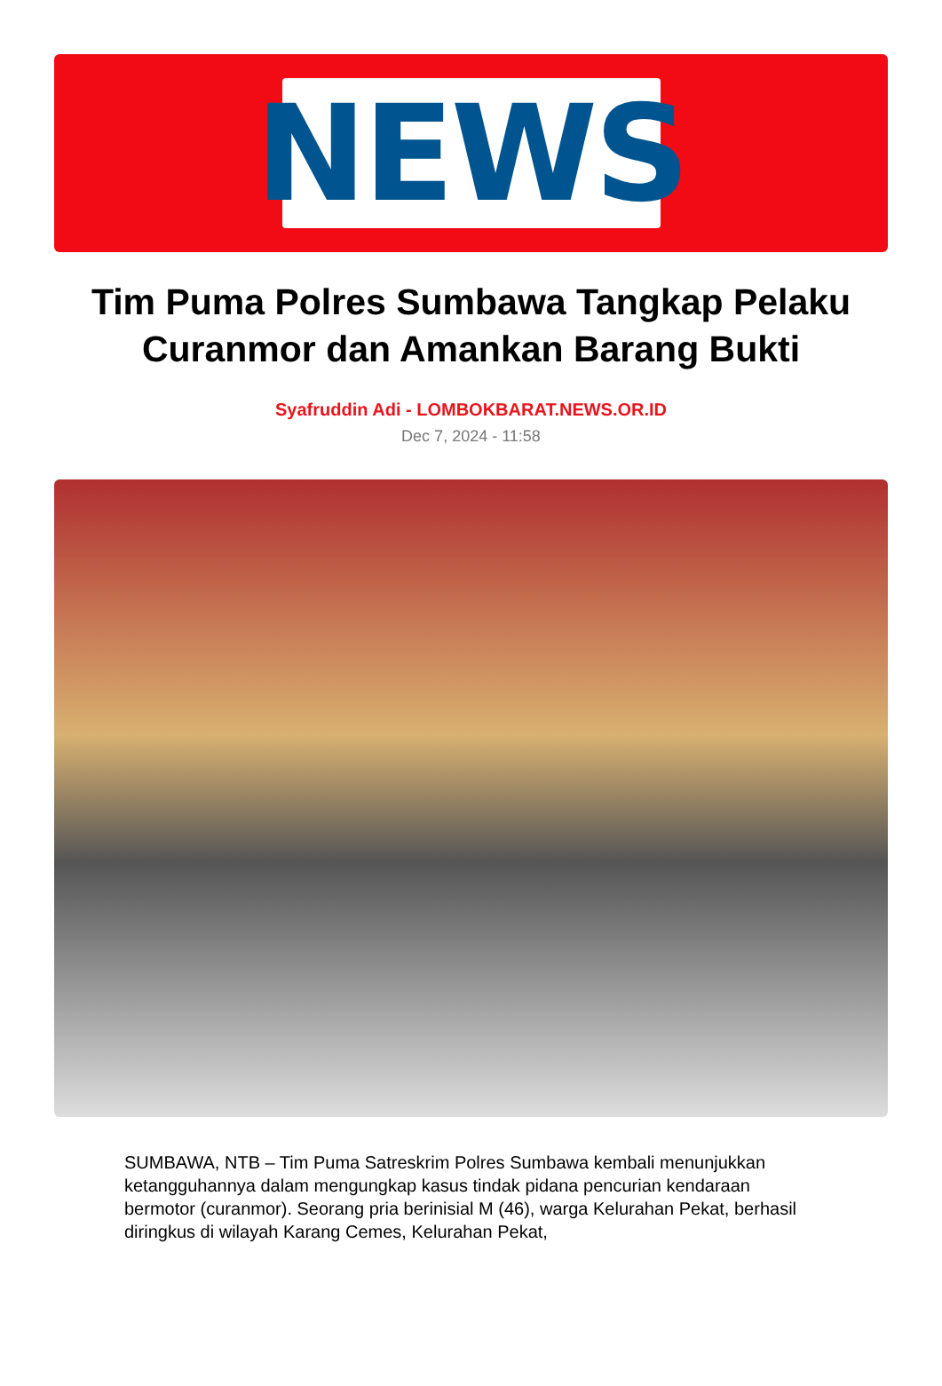NEWS
Tim Puma Polres Sumbawa Tangkap Pelaku Curanmor dan Amankan Barang Bukti
Syafruddin Adi - LOMBOKBARAT.NEWS.OR.ID
Dec 7, 2024 - 11:58
SUMBAWA, NTB – Tim Puma Satreskrim Polres Sumbawa kembali menunjukkan ketangguhannya dalam mengungkap kasus tindak pidana pencurian kendaraan bermotor (curanmor). Seorang pria berinisial M (46), warga Kelurahan Pekat, berhasil diringkus di wilayah Karang Cemes, Kelurahan Pekat,